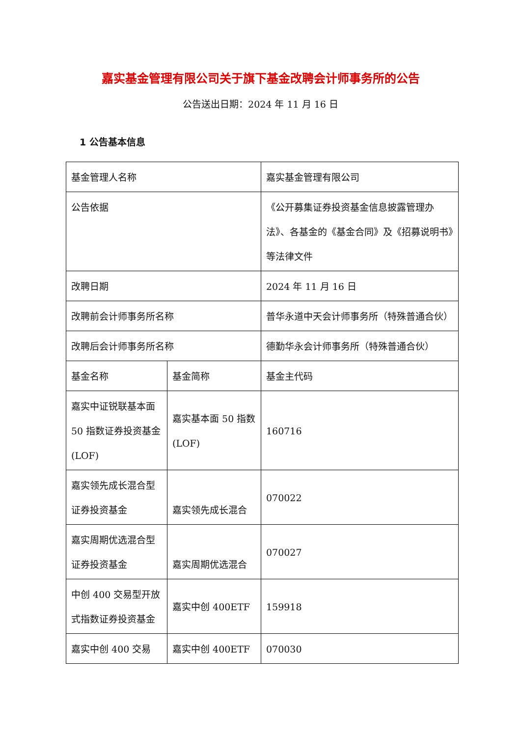嘉实基金管理有限公司关于旗下基金改聘会计师事务所的公告
公告送出日期：2024 年 11 月 16 日
1 公告基本信息
| 基金管理人名称 | | 嘉实基金管理有限公司 |
| 公告依据 | | 《公开募集证券投资基金信息披露管理办法》、各基金的《基金合同》及《招募说明书》等法律文件 |
| 改聘日期 | | 2024 年 11 月 16 日 |
| 改聘前会计师事务所名称 | | 普华永道中天会计师事务所（特殊普通合伙） |
| 改聘后会计师事务所名称 | | 德勤华永会计师事务所（特殊普通合伙） |
| 基金名称 | 基金简称 | 基金主代码 |
| 嘉实中证锐联基本面 50 指数证券投资基金(LOF) | 嘉实基本面 50 指数(LOF) | 160716 |
| 嘉实领先成长混合型证券投资基金 | 嘉实领先成长混合 | 070022 |
| 嘉实周期优选混合型证券投资基金 | 嘉实周期优选混合 | 070027 |
| 中创 400 交易型开放式指数证券投资基金 | 嘉实中创 400ETF | 159918 |
| 嘉实中创 400 交易 | 嘉实中创 400ETF | 070030 |